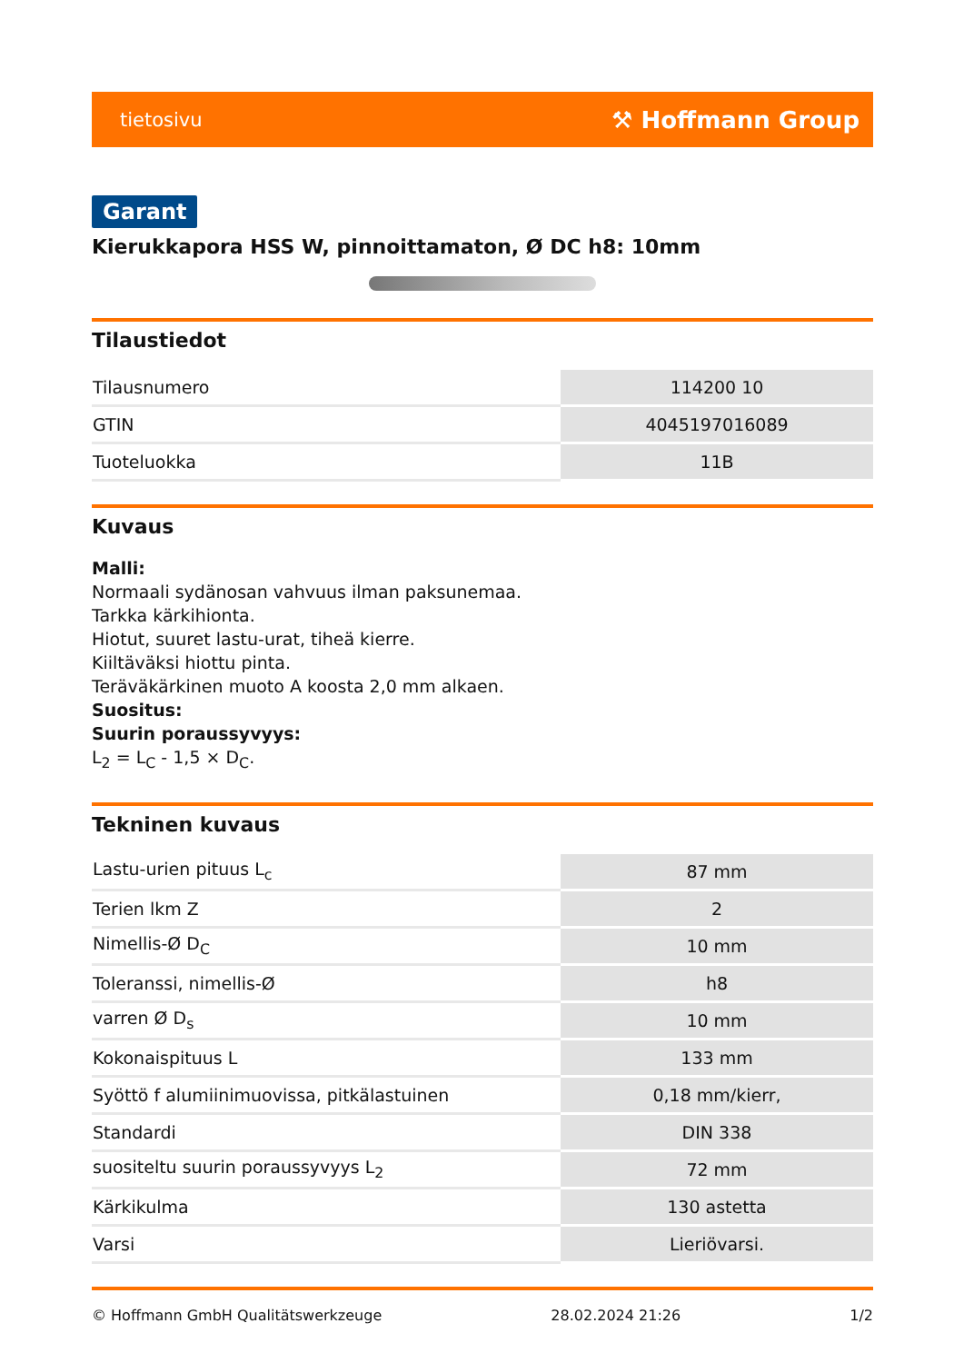tietosivu ⚒ Hoffmann Group
Garant
Kierukkapora HSS W, pinnoittamaton, Ø DC h8: 10mm
Tilaustiedot
| Tilausnumero | 114200 10 |
| GTIN | 4045197016089 |
| Tuoteluokka | 11B |
Kuvaus
Malli:
Normaali sydänosan vahvuus ilman paksunemaa.
Tarkka kärkihionta.
Hiotut, suuret lastu-urat, tiheä kierre.
Kiiltäväksi hiottu pinta.
Teräväkärkinen muoto A koosta 2,0 mm alkaen.
Suositus:
Suurin poraussyvyys:
L<sub>2</sub> = L<sub>C</sub> - 1,5 × D<sub>C</sub>.
Tekninen kuvaus
| Lastu-urien pituus L<sub>c</sub> | 87 mm |
| Terien lkm Z | 2 |
| Nimellis-Ø D<sub>C</sub> | 10 mm |
| Toleranssi, nimellis-Ø | h8 |
| varren Ø D<sub>s</sub> | 10 mm |
| Kokonaispituus L | 133 mm |
| Syöttö f alumiinimuovissa, pitkälastuinen | 0,18 mm/kierr, |
| Standardi | DIN 338 |
| suositeltu suurin poraussyvyys L<sub>2</sub> | 72 mm |
| Kärkikulma | 130 astetta |
| Varsi | Lieriövarsi. |
© Hoffmann GmbH Qualitätswerkzeuge 28.02.2024 21:26 1/2